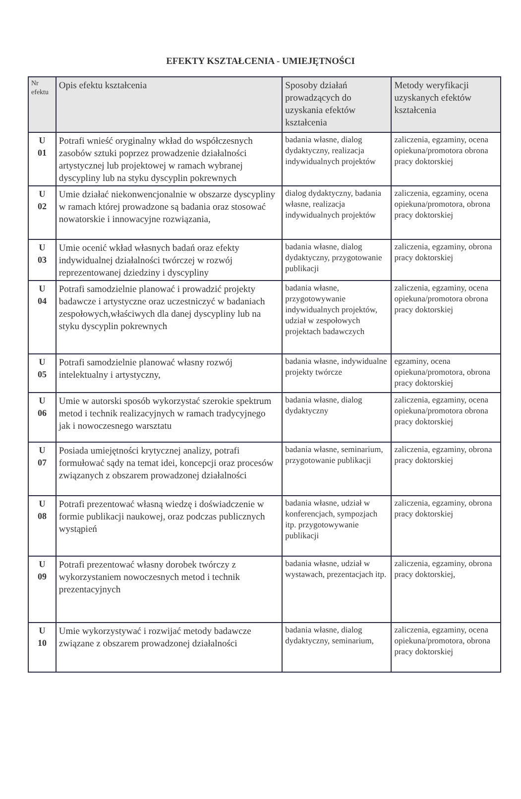EFEKTY KSZTAŁCENIA - UMIEJĘTNOŚCI
| Nr efektu | Opis efektu kształcenia | Sposoby działań prowadzących do uzyskania efektów kształcenia | Metody weryfikacji uzyskanych efektów kształcenia |
| --- | --- | --- | --- |
| U 01 | Potrafi wnieść oryginalny wkład do współczesnych zasobów sztuki poprzez prowadzenie działalności artystycznej lub projektowej w ramach wybranej dyscypliny lub na styku dyscyplin pokrewnych | badania własne, dialog dydaktyczny, realizacja indywidualnych projektów | zaliczenia, egzaminy, ocena opiekuna/promotora obrona pracy doktorskiej |
| U 02 | Umie działać niekonwencjonalnie w obszarze dyscypliny w ramach której prowadzone są badania oraz stosować nowatorskie i innowacyjne rozwiązania, | dialog dydaktyczny, badania własne, realizacja indywidualnych projektów | zaliczenia, egzaminy, ocena opiekuna/promotora, obrona pracy doktorskiej |
| U 03 | Umie ocenić wkład własnych badań oraz efekty indywidualnej działalności twórczej w rozwój reprezentowanej dziedziny i dyscypliny | badania własne, dialog dydaktyczny, przygotowanie publikacji | zaliczenia, egzaminy, obrona pracy doktorskiej |
| U 04 | Potrafi samodzielnie planować i prowadzić projekty badawcze i artystyczne oraz uczestniczyć w badaniach zespołowych,właściwych dla danej dyscypliny lub na styku dyscyplin pokrewnych | badania własne, przygotowywanie indywidualnych projektów, udział w zespołowych projektach badawczych | zaliczenia, egzaminy, ocena opiekuna/promotora obrona pracy doktorskiej |
| U 05 | Potrafi samodzielnie planować własny rozwój intelektualny i artystyczny, | badania własne, indywidualne projekty twórcze | egzaminy, ocena opiekuna/promotora, obrona pracy doktorskiej |
| U 06 | Umie w autorski sposób wykorzystać szerokie spektrum metod i technik realizacyjnych w ramach tradycyjnego jak i nowoczesnego warsztatu | badania własne, dialog dydaktyczny | zaliczenia, egzaminy, ocena opiekuna/promotora obrona pracy doktorskiej |
| U 07 | Posiada umiejętności krytycznej analizy, potrafi formułować sądy na temat idei, koncepcji oraz procesów związanych z obszarem prowadzonej działalności | badania własne, seminarium, przygotowanie publikacji | zaliczenia, egzaminy, obrona pracy doktorskiej |
| U 08 | Potrafi prezentować własną wiedzę i doświadczenie w formie publikacji naukowej, oraz podczas publicznych wystąpień | badania własne, udział w konferencjach, sympozjach itp. przygotowywanie publikacji | zaliczenia, egzaminy, obrona pracy doktorskiej |
| U 09 | Potrafi prezentować własny dorobek twórczy z wykorzystaniem nowoczesnych metod i technik prezentacyjnych | badania własne, udział w wystawach, prezentacjach itp. | zaliczenia, egzaminy, obrona pracy doktorskiej, |
| U 10 | Umie wykorzystywać i rozwijać metody badawcze związane z obszarem prowadzonej działalności | badania własne, dialog dydaktyczny, seminarium, | zaliczenia, egzaminy, ocena opiekuna/promotora, obrona pracy doktorskiej |